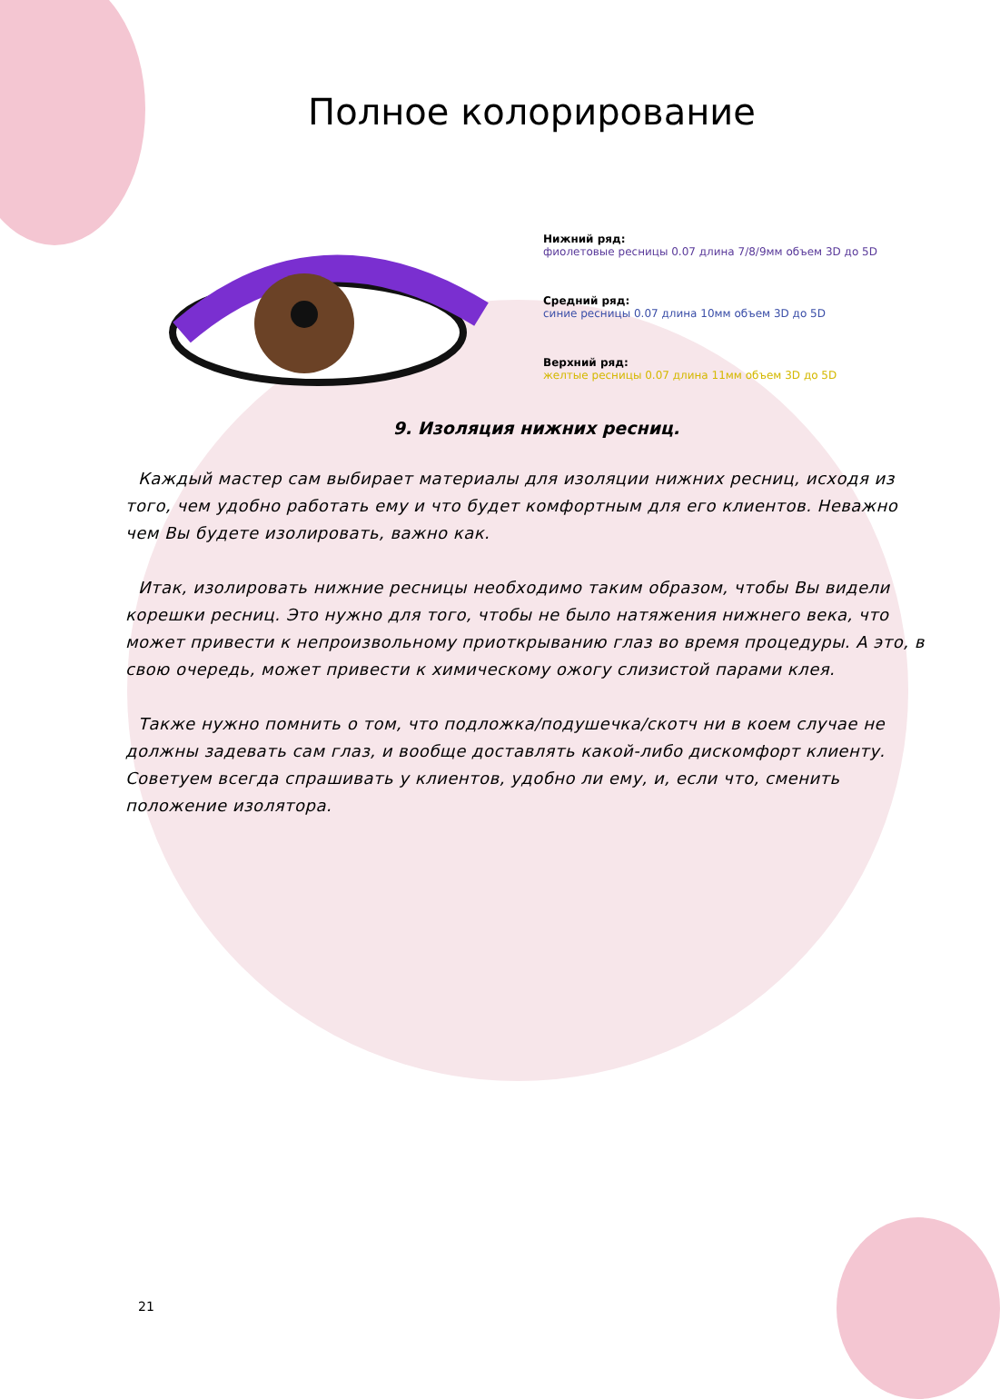Полное колорирование
Нижний ряд:
фиолетовые ресницы 0.07 длина 7/8/9мм объем 3D до 5D
Средний ряд:
синие ресницы 0.07 длина 10мм объем 3D до 5D
Верхний ряд:
желтые ресницы 0.07 длина 11мм объем 3D до 5D
9. Изоляция нижних ресниц.
Каждый мастер сам выбирает материалы для изоляции нижних ресниц, исходя из того, чем удобно работать ему и что будет комфортным для его клиентов. Неважно чем Вы будете изолировать, важно как.
Итак, изолировать нижние ресницы необходимо таким образом, чтобы Вы видели корешки ресниц. Это нужно для того, чтобы не было натяжения нижнего века, что может привести к непроизвольному приоткрыванию глаз во время процедуры. А это, в свою очередь, может привести к химическому ожогу слизистой парами клея.
Также нужно помнить о том, что подложка/подушечка/скотч ни в коем случае не должны задевать сам глаз, и вообще доставлять какой-либо дискомфорт клиенту. Советуем всегда спрашивать у клиентов, удобно ли ему, и, если что, сменить положение изолятора.
21